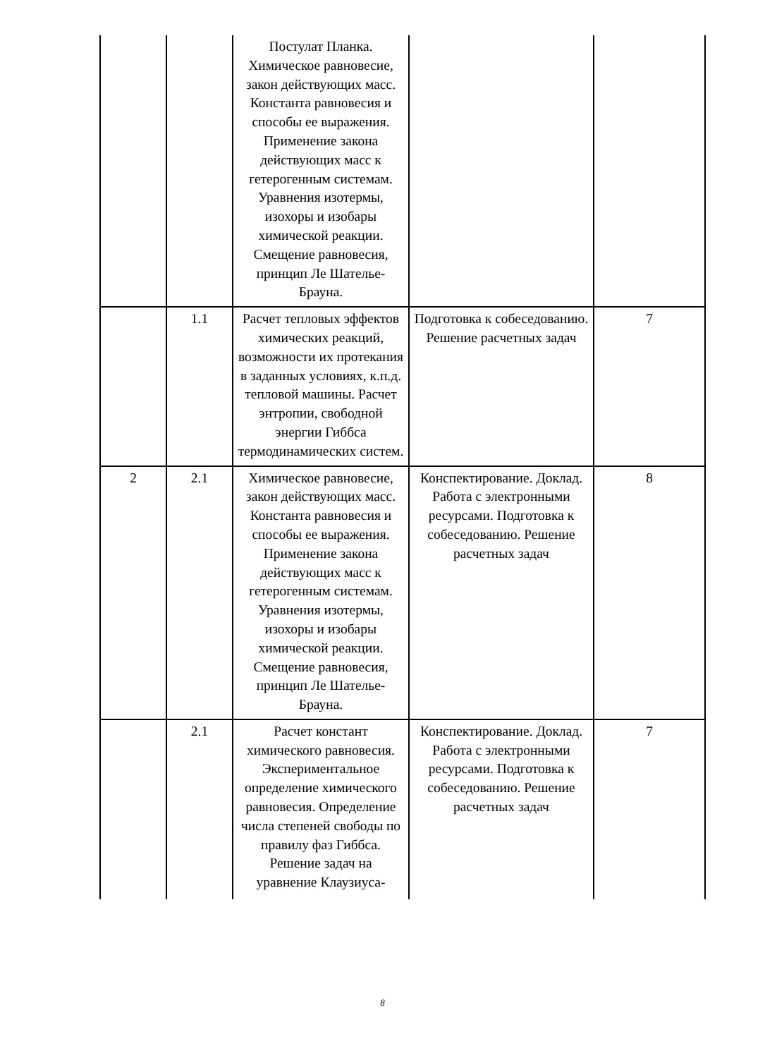| | | Постулат Планка. Химическое равновесие, закон действующих масс. Константа равновесия и способы ее выражения. Применение закона действующих масс к гетерогенным системам. Уравнения изотермы, изохоры и изобары химической реакции. Смещение равновесия, принцип Ле Шателье-Брауна. | | |
| | 1.1 | Расчет тепловых эффектов химических реакций, возможности их протекания в заданных условиях, к.п.д. тепловой машины. Расчет энтропии, свободной энергии Гиббса термодинамических систем. | Подготовка к собеседованию. Решение расчетных задач | 7 |
| 2 | 2.1 | Химическое равновесие, закон действующих масс. Константа равновесия и способы ее выражения. Применение закона действующих масс к гетерогенным системам. Уравнения изотермы, изохоры и изобары химической реакции. Смещение равновесия, принцип Ле Шателье-Брауна. | Конспектирование. Доклад. Работа с электронными ресурсами. Подготовка к собеседованию. Решение расчетных задач | 8 |
| | 2.1 | Расчет констант химического равновесия. Экспериментальное определение химического равновесия. Определение числа степеней свободы по правилу фаз Гиббса. Решение задач на уравнение Клаузиуса- | Конспектирование. Доклад. Работа с электронными ресурсами. Подготовка к собеседованию. Решение расчетных задач | 7 |
8